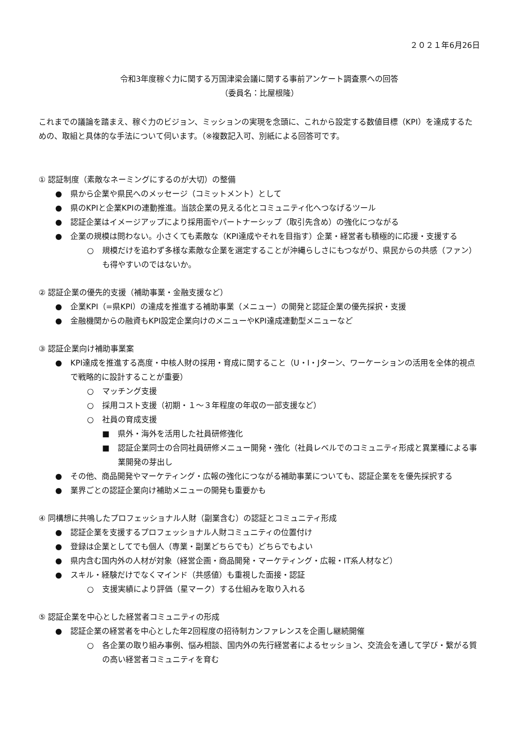２０２１年6月26日
令和3年度稼ぐ力に関する万国津梁会議に関する事前アンケート調査票への回答
（委員名：比屋根隆）
これまでの議論を踏まえ、稼ぐ力のビジョン、ミッションの実現を念頭に、これから設定する数値目標（KPI）を達成するための、取組と具体的な手法について伺います。（※複数記入可、別紙による回答可です。
① 認証制度（素敵なネーミングにするのが大切）の整備
● 県から企業や県民へのメッセージ（コミットメント）として
● 県のKPIと企業KPIの連動推進。当該企業の見える化とコミュニティ化へつなげるツール
● 認証企業はイメージアップにより採用面やパートナーシップ（取引先含め）の強化につながる
● 企業の規模は問わない。小さくても素敵な（KPI達成やそれを目指す）企業・経営者も積極的に応援・支援する
○ 規模だけを追わず多様な素敵な企業を選定することが沖縄らしさにもつながり、県民からの共感（ファン）も得やすいのではないか。
② 認証企業の優先的支援（補助事業・金融支援など）
● 企業KPI（=県KPI）の達成を推進する補助事業（メニュー）の開発と認証企業の優先採択・支援
● 金融機関からの融資もKPI設定企業向けのメニューやKPI達成連動型メニューなど
③ 認証企業向け補助事業案
● KPI達成を推進する高度・中核人財の採用・育成に関すること（U・I・Jターン、ワーケーションの活用を全体的視点で戦略的に設計することが重要）
○ マッチング支援
○ 採用コスト支援（初期・１～３年程度の年収の一部支援など）
○ 社員の育成支援
■ 県外・海外を活用した社員研修強化
■ 認証企業同士の合同社員研修メニュー開発・強化（社員レベルでのコミュニティ形成と異業種による事業開発の芽出し
● その他、商品開発やマーケティング・広報の強化につながる補助事業についても、認証企業をを優先採択する
● 業界ごとの認証企業向け補助メニューの開発も重要かも
④ 同構想に共鳴したプロフェッショナル人財（副業含む）の認証とコミュニティ形成
● 認証企業を支援するプロフェッショナル人財コミュニティの位置付け
● 登録は企業としてでも個人（専業・副業どちらでも）どちらでもよい
● 県内含む国内外の人材が対象（経営企画・商品開発・マーケティング・広報・IT系人材など）
● スキル・経験だけでなくマインド（共感値）も重視した面接・認証
○ 支援実績により評価（星マーク）する仕組みを取り入れる
⑤ 認証企業を中心とした経営者コミュニティの形成
● 認証企業の経営者を中心とした年2回程度の招待制カンファレンスを企画し継続開催
○ 各企業の取り組み事例、悩み相談、国内外の先行経営者によるセッション、交流会を通して学び・繋がる質の高い経営者コミュニティを育む